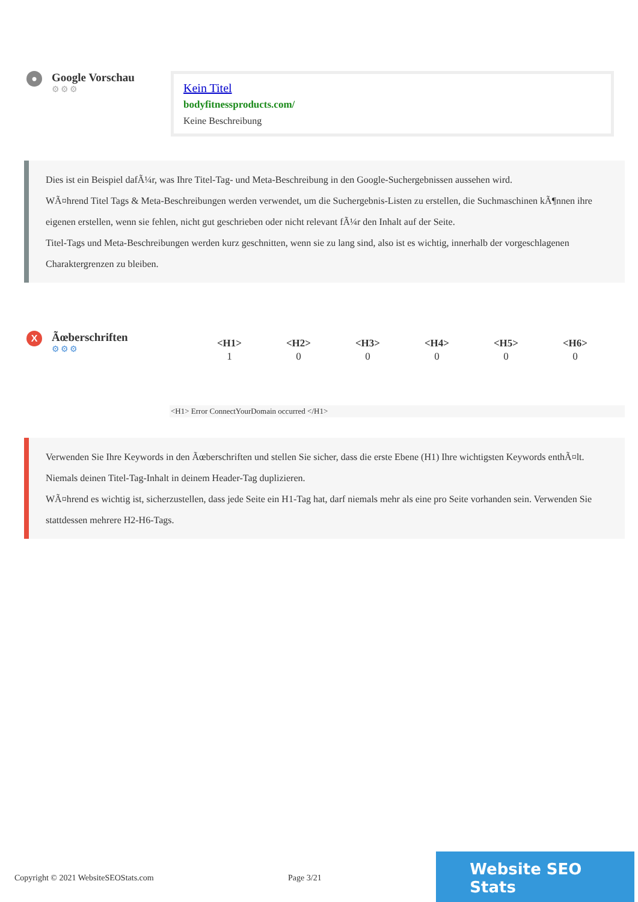●
Google Vorschau
⚙⚙⚙
Kein Titel
bodyfitnessproducts.com/
Keine Beschreibung
Dies ist ein Beispiel dafÃ¼r, was Ihre Titel-Tag- und Meta-Beschreibung in den Google-Suchergebnissen aussehen wird.
WÃ¤hrend Titel Tags & Meta-Beschreibungen werden verwendet, um die Suchergebnis-Listen zu erstellen, die Suchmaschinen kÃ¶nnen ihre eigenen erstellen, wenn sie fehlen, nicht gut geschrieben oder nicht relevant fÃ¼r den Inhalt auf der Seite.
Titel-Tags und Meta-Beschreibungen werden kurz geschnitten, wenn sie zu lang sind, also ist es wichtig, innerhalb der vorgeschlagenen Charaktergrenzen zu bleiben.
X
Ãœberschriften
⚙⚙⚙
| <H1> | <H2> | <H3> | <H4> | <H5> | <H6> |
| --- | --- | --- | --- | --- | --- |
| 1 | 0 | 0 | 0 | 0 | 0 |
<H1> Error ConnectYourDomain occurred </H1>
Verwenden Sie Ihre Keywords in den Ãœberschriften und stellen Sie sicher, dass die erste Ebene (H1) Ihre wichtigsten Keywords enthÃ¤lt. Niemals deinen Titel-Tag-Inhalt in deinem Header-Tag duplizieren.
WÃ¤hrend es wichtig ist, sicherzustellen, dass jede Seite ein H1-Tag hat, darf niemals mehr als eine pro Seite vorhanden sein. Verwenden Sie stattdessen mehrere H2-H6-Tags.
Copyright © 2021 WebsiteSEOStats.com Page 3/21
Website SEO Stats